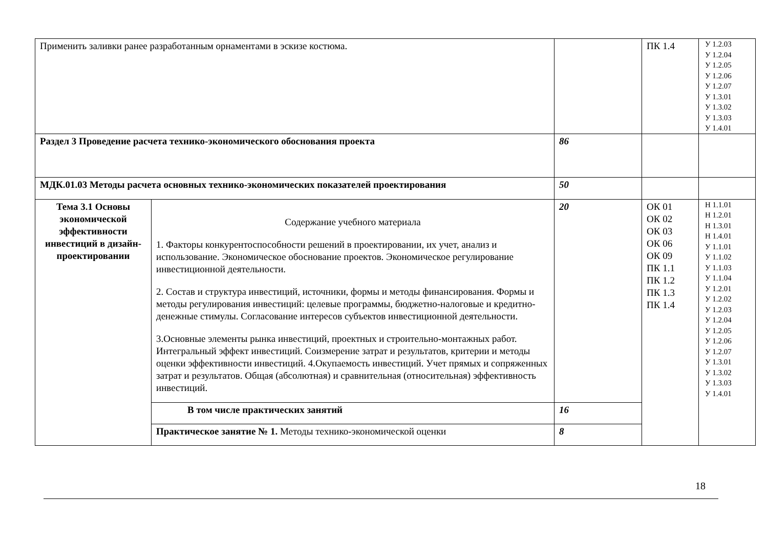| Применить заливки ранее разработанным орнаментами в эскизе костюма. | | | ПК 1.4 | У 1.2.03 У 1.2.04 У 1.2.05 У 1.2.06 У 1.2.07 У 1.3.01 У 1.3.02 У 1.3.03 У 1.4.01 |
| Раздел 3 Проведение расчета технико-экономического обоснования проекта | | 86 | | |
| МДК.01.03 Методы расчета основных технико-экономических показателей проектирования | | 50 | | |
| Тема 3.1 Основы экономической эффективности инвестиций в дизайн-проектировании | Содержание учебного материала 1. Факторы конкурентоспособности решений в проектировании, их учет, анализ и использование. Экономическое обоснование проектов. Экономическое регулирование инвестиционной деятельности. 2. Состав и структура инвестиций, источники, формы и методы финансирования. Формы и методы регулирования инвестиций: целевые программы, бюджетно-налоговые и кредитно-денежные стимулы. Согласование интересов субъектов инвестиционной деятельности. 3.Основные элементы рынка инвестиций, проектных и строительно-монтажных работ. Интегральный эффект инвестиций. Соизмерение затрат и результатов, критерии и методы оценки эффективности инвестиций. 4.Окупаемость инвестиций. Учет прямых и сопряженных затрат и результатов. Общая (абсолютная) и сравнительная (относительная) эффективность инвестиций. | 20 | ОК 01 ОК 02 ОК 03 ОК 06 ОК 09 ПК 1.1 ПК 1.2 ПК 1.3 ПК 1.4 | Н 1.1.01 Н 1.2.01 Н 1.3.01 Н 1.4.01 У 1.1.01 У 1.1.02 У 1.1.03 У 1.1.04 У 1.2.01 У 1.2.02 У 1.2.03 У 1.2.04 У 1.2.05 У 1.2.06 У 1.2.07 У 1.3.01 У 1.3.02 У 1.3.03 У 1.4.01 |
| | В том числе практических занятий | 16 | | |
| | Практическое занятие № 1. Методы технико-экономической оценки | 8 | | |
18